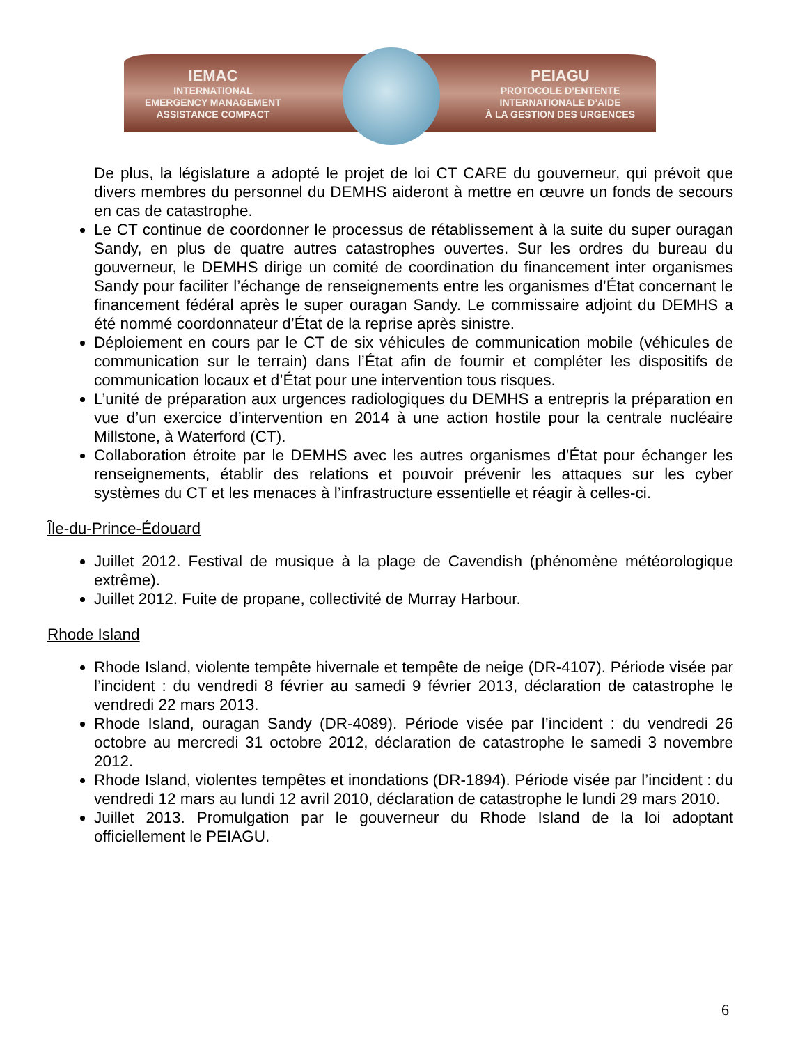IEMAC
INTERNATIONAL
EMERGENCY MANAGEMENT
ASSISTANCE COMPACT
PEIAGU
PROTOCOLE D’ENTENTE
INTERNATIONALE D’AIDE
À LA GESTION DES URGENCES
De plus, la législature a adopté le projet de loi CT CARE du gouverneur, qui prévoit que divers membres du personnel du DEMHS aideront à mettre en œuvre un fonds de secours en cas de catastrophe.
Le CT continue de coordonner le processus de rétablissement à la suite du super ouragan Sandy, en plus de quatre autres catastrophes ouvertes. Sur les ordres du bureau du gouverneur, le DEMHS dirige un comité de coordination du financement inter organismes Sandy pour faciliter l’échange de renseignements entre les organismes d’État concernant le financement fédéral après le super ouragan Sandy. Le commissaire adjoint du DEMHS a été nommé coordonnateur d’État de la reprise après sinistre.
Déploiement en cours par le CT de six véhicules de communication mobile (véhicules de communication sur le terrain) dans l’État afin de fournir et compléter les dispositifs de communication locaux et d’État pour une intervention tous risques.
L’unité de préparation aux urgences radiologiques du DEMHS a entrepris la préparation en vue d’un exercice d’intervention en 2014 à une action hostile pour la centrale nucléaire Millstone, à Waterford (CT).
Collaboration étroite par le DEMHS avec les autres organismes d’État pour échanger les renseignements, établir des relations et pouvoir prévenir les attaques sur les cyber systèmes du CT et les menaces à l’infrastructure essentielle et réagir à celles-ci.
Île-du-Prince-Édouard
Juillet 2012. Festival de musique à la plage de Cavendish (phénomène météorologique extrême).
Juillet 2012. Fuite de propane, collectivité de Murray Harbour.
Rhode Island
Rhode Island, violente tempête hivernale et tempête de neige (DR-4107). Période visée par l’incident : du vendredi 8 février au samedi 9 février 2013, déclaration de catastrophe le vendredi 22 mars 2013.
Rhode Island, ouragan Sandy (DR-4089). Période visée par l’incident : du vendredi 26 octobre au mercredi 31 octobre 2012, déclaration de catastrophe le samedi 3 novembre 2012.
Rhode Island, violentes tempêtes et inondations (DR-1894). Période visée par l’incident : du vendredi 12 mars au lundi 12 avril 2010, déclaration de catastrophe le lundi 29 mars 2010.
Juillet 2013. Promulgation par le gouverneur du Rhode Island de la loi adoptant officiellement le PEIAGU.
6